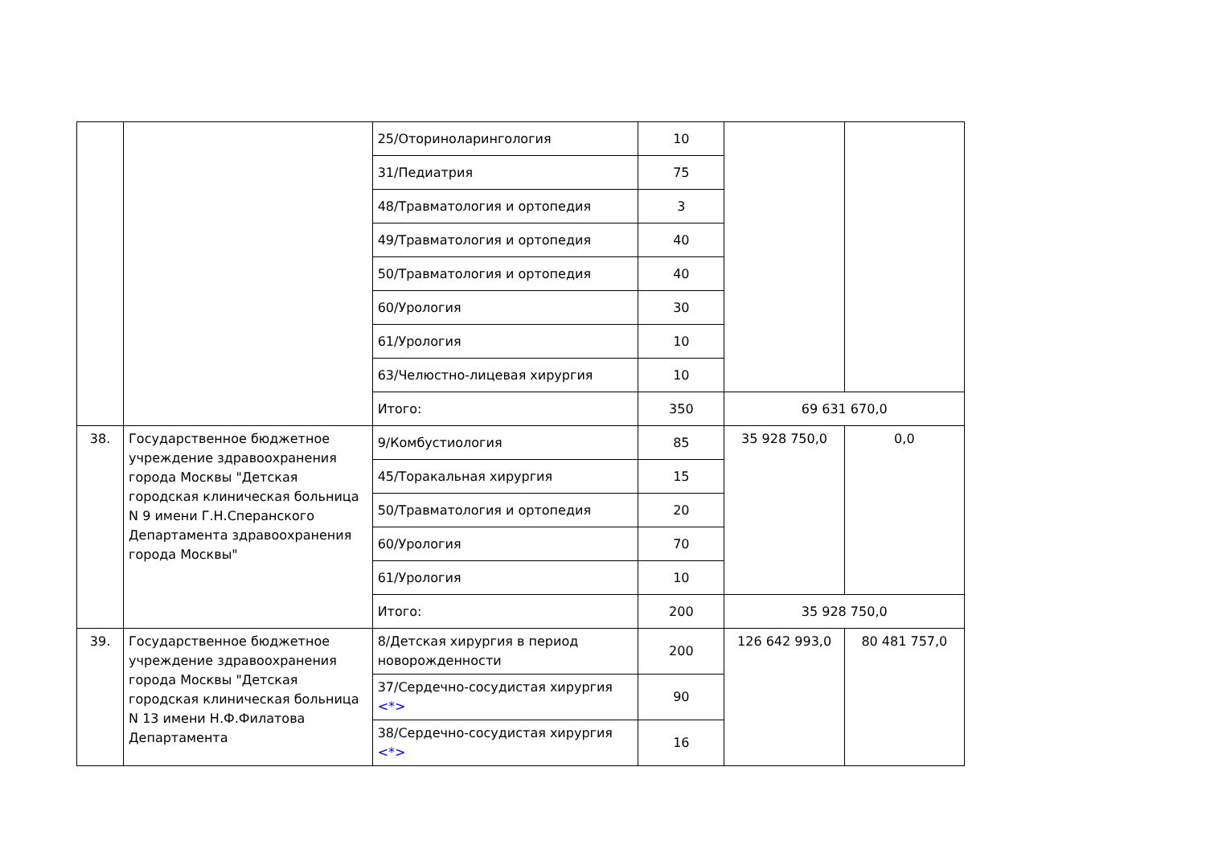| | | 25/Оториноларингология | 10 | | |
| | | 31/Педиатрия | 75 | | |
| | | 48/Травматология и ортопедия | 3 | | |
| | | 49/Травматология и ортопедия | 40 | | |
| | | 50/Травматология и ортопедия | 40 | | |
| | | 60/Урология | 30 | | |
| | | 61/Урология | 10 | | |
| | | 63/Челюстно-лицевая хирургия | 10 | | |
| | | Итого: | 350 | 69 631 670,0 | |
| 38. | Государственное бюджетное учреждение здравоохранения города Москвы "Детская городская клиническая больница N 9 имени Г.Н.Сперанского Департамента здравоохранения города Москвы" | 9/Комбустиология | 85 | 35 928 750,0 | 0,0 |
| | | 45/Торакальная хирургия | 15 | | |
| | | 50/Травматология и ортопедия | 20 | | |
| | | 60/Урология | 70 | | |
| | | 61/Урология | 10 | | |
| | | Итого: | 200 | 35 928 750,0 | |
| 39. | Государственное бюджетное учреждение здравоохранения города Москвы "Детская городская клиническая больница N 13 имени Н.Ф.Филатова Департамента | 8/Детская хирургия в период новорожденности | 200 | 126 642 993,0 | 80 481 757,0 |
| | | 37/Сердечно-сосудистая хирургия <*> | 90 | | |
| | | 38/Сердечно-сосудистая хирургия <*> | 16 | | |